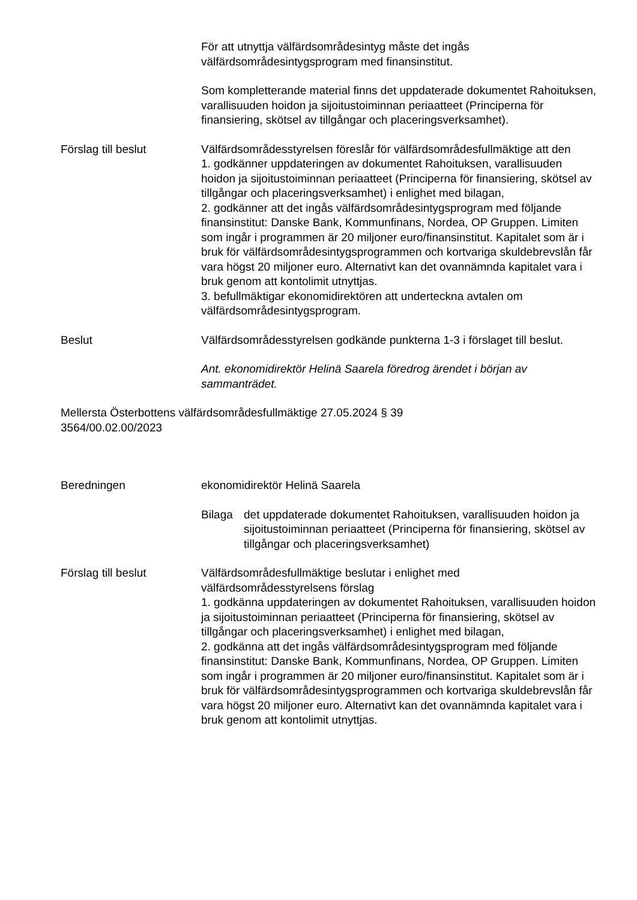För att utnyttja välfärdsområdesintyg måste det ingås välfärdsområdesintygsprogram med finansinstitut.
Som kompletterande material finns det uppdaterade dokumentet Rahoituksen, varallisuuden hoidon ja sijoitustoiminnan periaatteet (Principerna för finansiering, skötsel av tillgångar och placeringsverksamhet).
Förslag till beslut Välfärdsområdesstyrelsen föreslår för välfärdsområdesfullmäktige att den
1. godkänner uppdateringen av dokumentet Rahoituksen, varallisuuden hoidon ja sijoitustoiminnan periaatteet (Principerna för finansiering, skötsel av tillgångar och placeringsverksamhet) i enlighet med bilagan,
2. godkänner att det ingås välfärdsområdesintygsprogram med följande finansinstitut: Danske Bank, Kommunfinans, Nordea, OP Gruppen. Limiten som ingår i programmen är 20 miljoner euro/finansinstitut. Kapitalet som är i bruk för välfärdsområdesintygsprogrammen och kortvariga skuldebrevslån får vara högst 20 miljoner euro. Alternativt kan det ovannämnda kapitalet vara i bruk genom att kontolimit utnyttjas.
3. befullmäktigar ekonomidirektören att underteckna avtalen om välfärdsområdesintygsprogram.
Beslut Välfärdsområdesstyrelsen godkände punkterna 1-3 i förslaget till beslut.
Ant. ekonomidirektör Helinä Saarela föredrog ärendet i början av sammanträdet.
Mellersta Österbottens välfärdsområdesfullmäktige 27.05.2024 § 39
3564/00.02.00/2023
Beredningen ekonomidirektör Helinä Saarela
Bilaga det uppdaterade dokumentet Rahoituksen, varallisuuden hoidon ja sijoitustoiminnan periaatteet (Principerna för finansiering, skötsel av tillgångar och placeringsverksamhet)
Förslag till beslut Välfärdsområdesfullmäktige beslutar i enlighet med välfärdsområdesstyrelsens förslag
1. godkänna uppdateringen av dokumentet Rahoituksen, varallisuuden hoidon ja sijoitustoiminnan periaatteet (Principerna för finansiering, skötsel av tillgångar och placeringsverksamhet) i enlighet med bilagan,
2. godkänna att det ingås välfärdsområdesintygsprogram med följande finansinstitut: Danske Bank, Kommunfinans, Nordea, OP Gruppen. Limiten som ingår i programmen är 20 miljoner euro/finansinstitut. Kapitalet som är i bruk för välfärdsområdesintygsprogrammen och kortvariga skuldebrevslån får vara högst 20 miljoner euro. Alternativt kan det ovannämnda kapitalet vara i bruk genom att kontolimit utnyttjas.